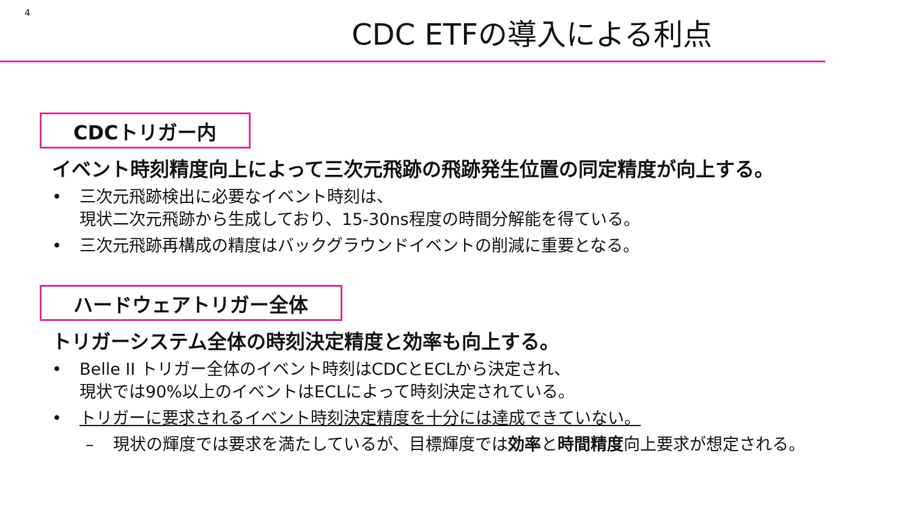4
CDC ETFの導入による利点
CDCトリガー内
イベント時刻精度向上によって三次元飛跡の飛跡発生位置の同定精度が向上する。
• 三次元飛跡検出に必要なイベント時刻は、
現状二次元飛跡から生成しており、15-30ns程度の時間分解能を得ている。
• 三次元飛跡再構成の精度はバックグラウンドイベントの削減に重要となる。
ハードウェアトリガー全体
トリガーシステム全体の時刻決定精度と効率も向上する。
• Belle II トリガー全体のイベント時刻はCDCとECLから決定され、
現状では90%以上のイベントはECLによって時刻決定されている。
• トリガーに要求されるイベント時刻決定精度を十分には達成できていない。
– 現状の輝度では要求を満たしているが、目標輝度では効率と時間精度向上要求が想定される。